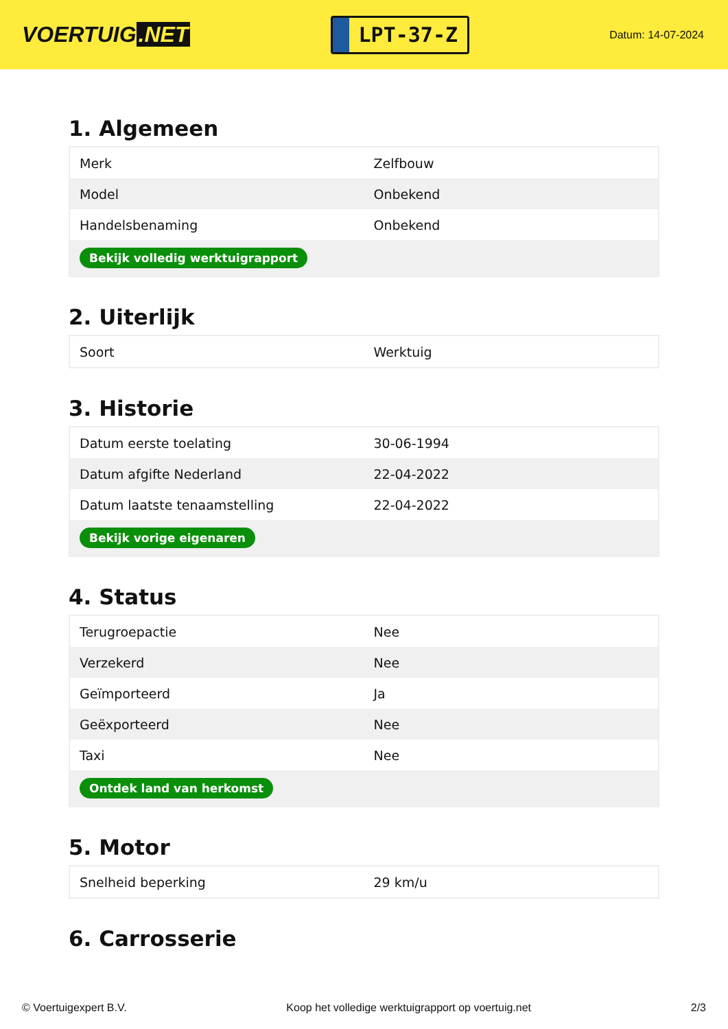VOERTUIG.NET
LPT-37-Z
Datum: 14-07-2024
1. Algemeen
| Merk | Zelfbouw |
| Model | Onbekend |
| Handelsbenaming | Onbekend |
| Bekijk volledig werktuigrapport | |
2. Uiterlijk
| Soort | Werktuig |
3. Historie
| Datum eerste toelating | 30-06-1994 |
| Datum afgifte Nederland | 22-04-2022 |
| Datum laatste tenaamstelling | 22-04-2022 |
| Bekijk vorige eigenaren | |
4. Status
| Terugroepactie | Nee |
| Verzekerd | Nee |
| Geïmporteerd | Ja |
| Geëxporteerd | Nee |
| Taxi | Nee |
| Ontdek land van herkomst | |
5. Motor
| Snelheid beperking | 29 km/u |
6. Carrosserie
© Voertuigexpert B.V. Koop het volledige werktuigrapport op voertuig.net 2/3